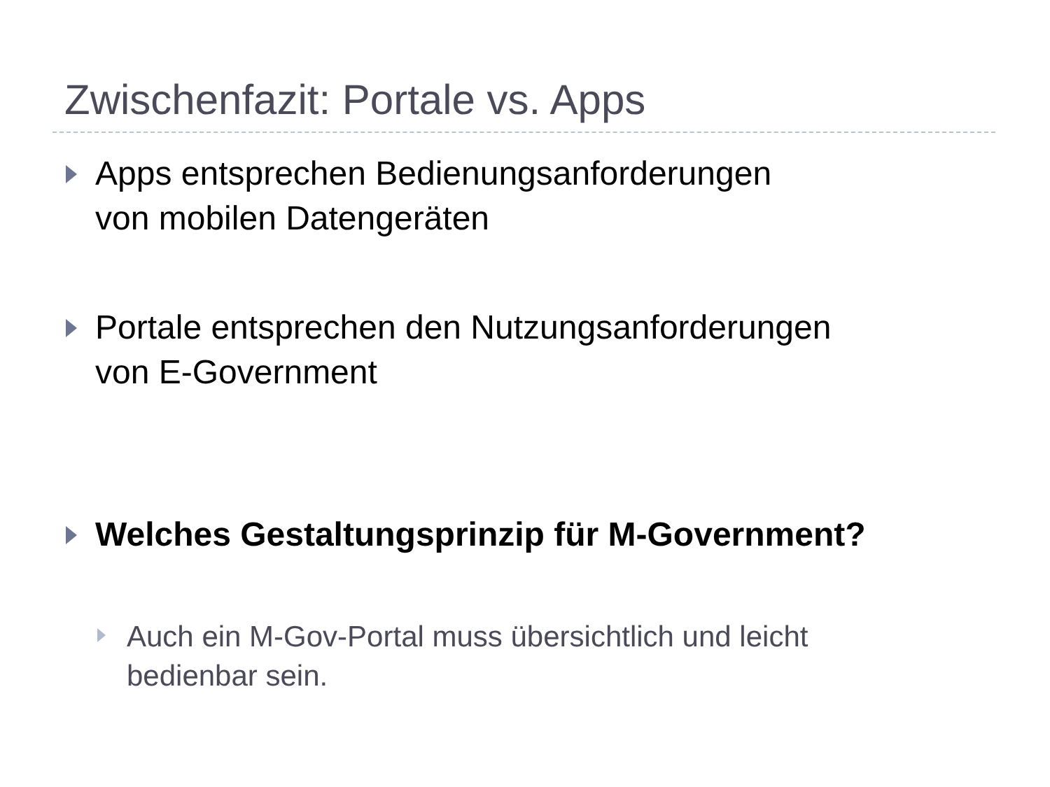Zwischenfazit: Portale vs. Apps
Apps entsprechen Bedienungsanforderungen
von mobilen Datengeräten
Portale entsprechen den Nutzungsanforderungen
von E-Government
Welches Gestaltungsprinzip für M-Government?
Auch ein M-Gov-Portal muss übersichtlich und leicht
bedienbar sein.